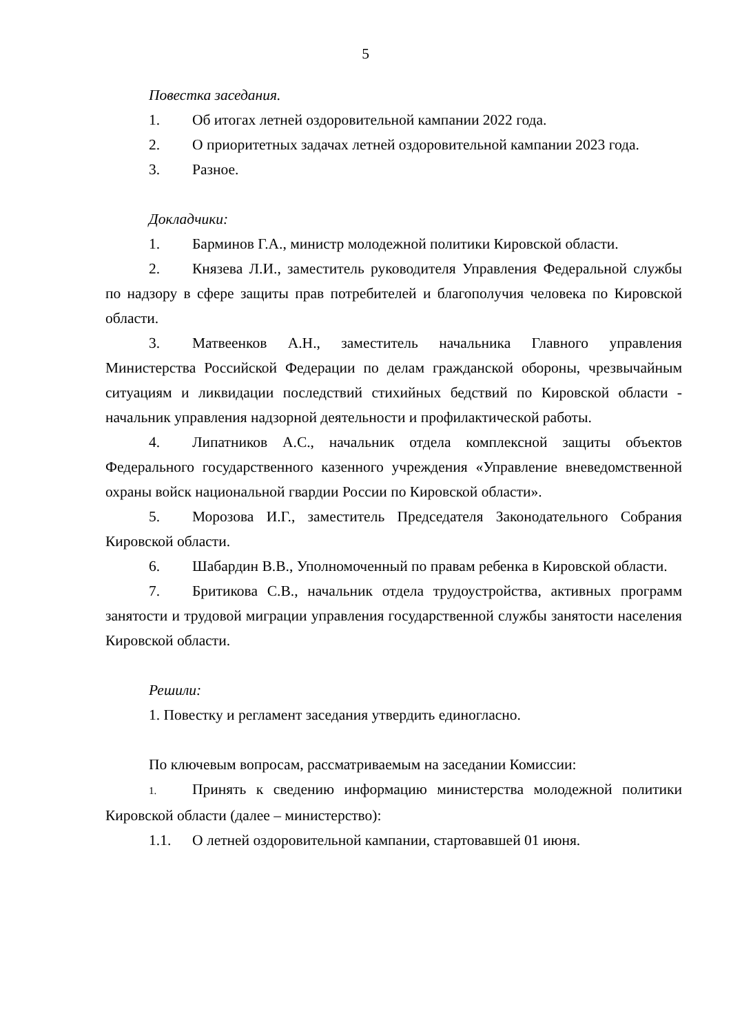5
Повестка заседания.
1. Об итогах летней оздоровительной кампании 2022 года.
2. О приоритетных задачах летней оздоровительной кампании 2023 года.
3. Разное.
Докладчики:
1. Барминов Г.А., министр молодежной политики Кировской области.
2. Князева Л.И., заместитель руководителя Управления Федеральной службы по надзору в сфере защиты прав потребителей и благополучия человека по Кировской области.
3. Матвеенков А.Н., заместитель начальника Главного управления Министерства Российской Федерации по делам гражданской обороны, чрезвычайным ситуациям и ликвидации последствий стихийных бедствий по Кировской области - начальник управления надзорной деятельности и профилактической работы.
4. Липатников А.С., начальник отдела комплексной защиты объектов Федерального государственного казенного учреждения «Управление вневедомственной охраны войск национальной гвардии России по Кировской области».
5. Морозова И.Г., заместитель Председателя Законодательного Собрания Кировской области.
6. Шабардин В.В., Уполномоченный по правам ребенка в Кировской области.
7. Бритикова С.В., начальник отдела трудоустройства, активных программ занятости и трудовой миграции управления государственной службы занятости населения Кировской области.
Решили:
1. Повестку и регламент заседания утвердить единогласно.
По ключевым вопросам, рассматриваемым на заседании Комиссии:
1. Принять к сведению информацию министерства молодежной политики Кировской области (далее – министерство):
1.1. О летней оздоровительной кампании, стартовавшей 01 июня.